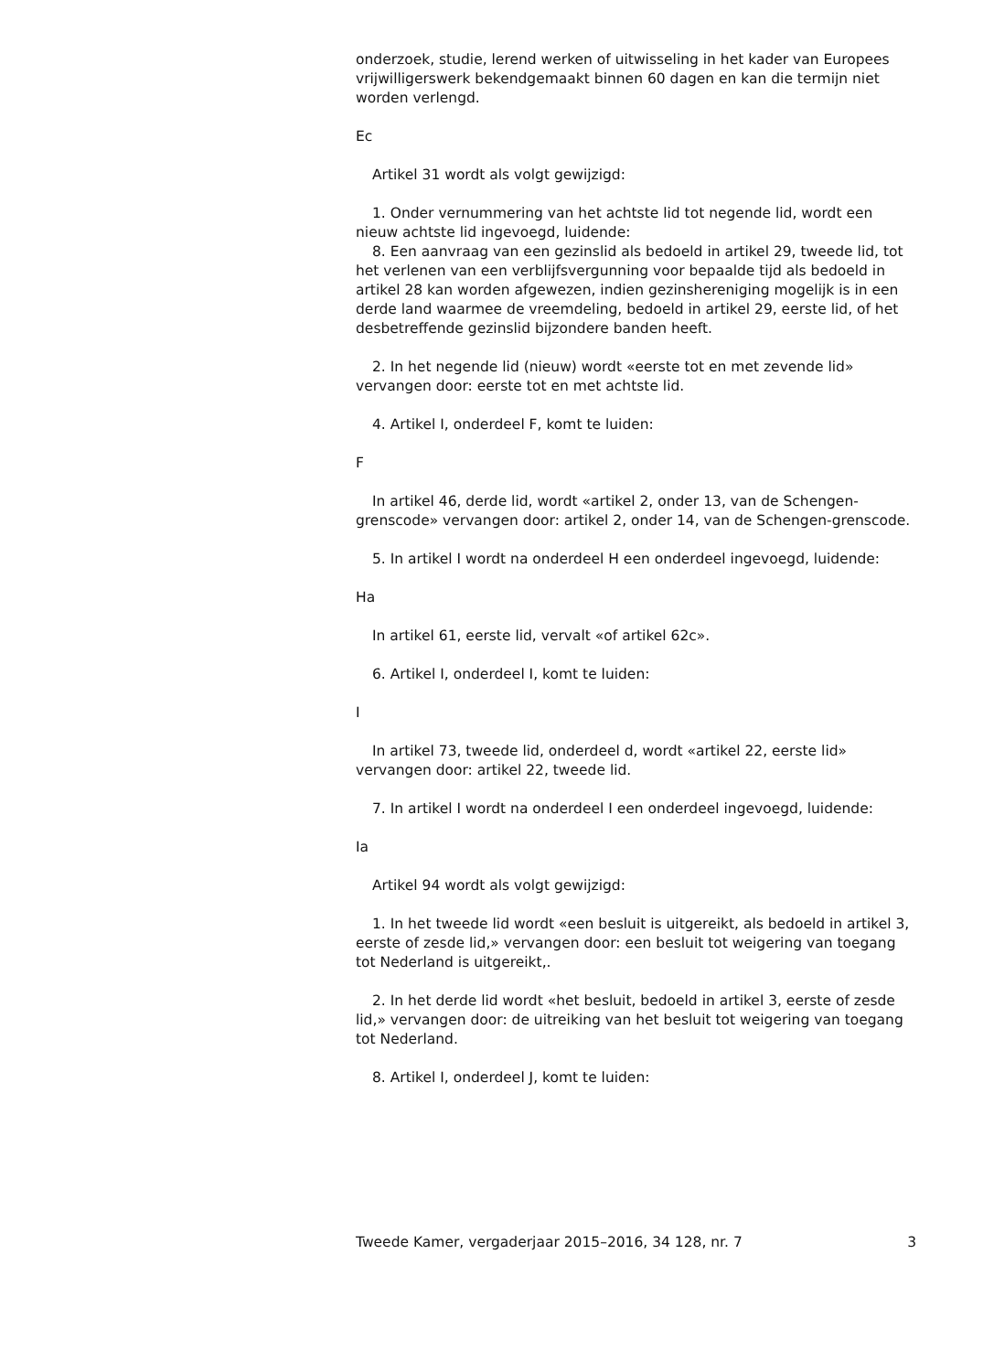onderzoek, studie, lerend werken of uitwisseling in het kader van Europees vrijwilligerswerk bekendgemaakt binnen 60 dagen en kan die termijn niet worden verlengd.
Ec
Artikel 31 wordt als volgt gewijzigd:
1. Onder vernummering van het achtste lid tot negende lid, wordt een nieuw achtste lid ingevoegd, luidende:
8. Een aanvraag van een gezinslid als bedoeld in artikel 29, tweede lid, tot het verlenen van een verblijfsvergunning voor bepaalde tijd als bedoeld in artikel 28 kan worden afgewezen, indien gezinshereniging mogelijk is in een derde land waarmee de vreemdeling, bedoeld in artikel 29, eerste lid, of het desbetreffende gezinslid bijzondere banden heeft.
2. In het negende lid (nieuw) wordt «eerste tot en met zevende lid» vervangen door: eerste tot en met achtste lid.
4. Artikel I, onderdeel F, komt te luiden:
F
In artikel 46, derde lid, wordt «artikel 2, onder 13, van de Schengen-grenscode» vervangen door: artikel 2, onder 14, van de Schengen-grenscode.
5. In artikel I wordt na onderdeel H een onderdeel ingevoegd, luidende:
Ha
In artikel 61, eerste lid, vervalt «of artikel 62c».
6. Artikel I, onderdeel I, komt te luiden:
I
In artikel 73, tweede lid, onderdeel d, wordt «artikel 22, eerste lid» vervangen door: artikel 22, tweede lid.
7. In artikel I wordt na onderdeel I een onderdeel ingevoegd, luidende:
Ia
Artikel 94 wordt als volgt gewijzigd:
1. In het tweede lid wordt «een besluit is uitgereikt, als bedoeld in artikel 3, eerste of zesde lid,» vervangen door: een besluit tot weigering van toegang tot Nederland is uitgereikt,.
2. In het derde lid wordt «het besluit, bedoeld in artikel 3, eerste of zesde lid,» vervangen door: de uitreiking van het besluit tot weigering van toegang tot Nederland.
8. Artikel I, onderdeel J, komt te luiden:
Tweede Kamer, vergaderjaar 2015–2016, 34 128, nr. 7 3